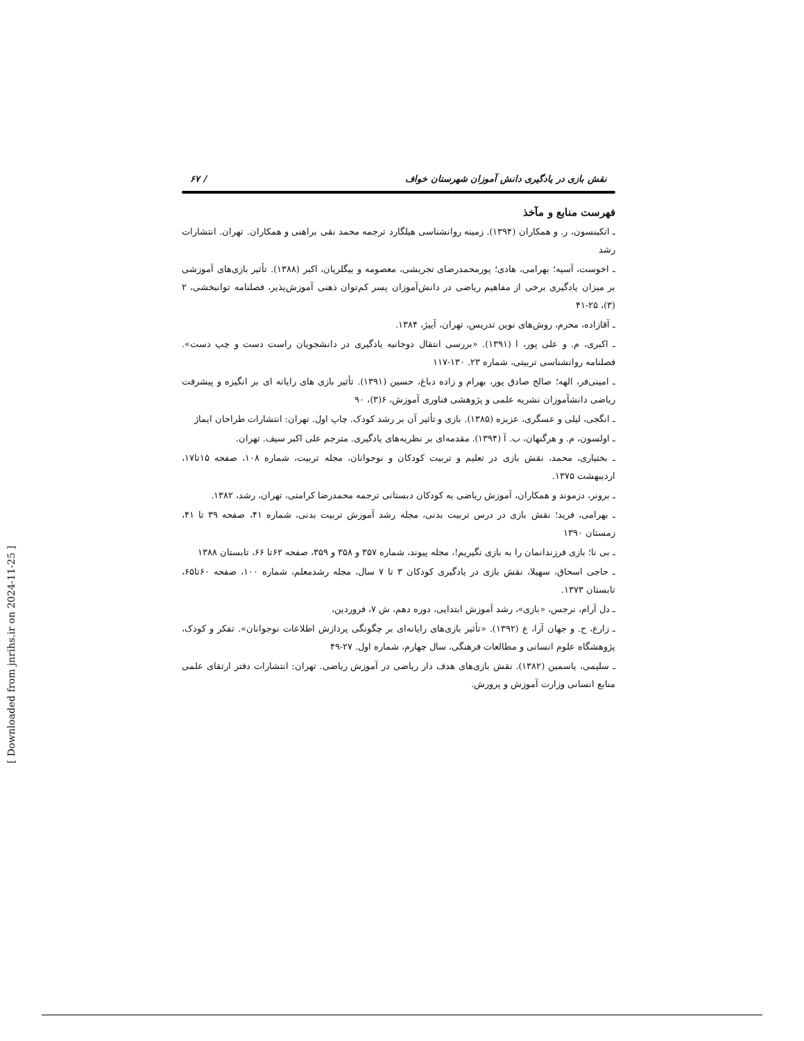نقش بازی در یادگیری دانش آموزان شهرستان خواف / ۶۷
فهرست منابع و مآخذ
ـ اتکینسون، ر. و همکاران (۱۳۹۴). زمینه روانشناسی هیلگارد ترجمه محمد نقی براهنی و همکاران. تهران. انتشارات رشد
ـ اخوست، آسیه؛ بهرامی، هادی؛ پورمحمدرضای تجریشی، معصومه و بیگلریان، اکبر (۱۳۸۸). تأثیر بازی‌های آموزشی بر میزان یادگیری برخی از مفاهیم ریاضی در دانش‌آموزان پسر کم‌توان ذهنی آموزش‌پذیر، فصلنامه توانبخشی، ۲ (۳)، ۲۵-۴۱
ـ آقازاده، محرم، روش‌های نوین تدریس، تهران، آییژ، ۱۳۸۴.
ـ اکبری، م. و علی پور، ا (۱۳۹۱). «بررسی انتقال دوجانبه یادگیری در دانشجویان راست دست و چپ دست». فصلنامه روانشناسی تربیتی، شماره ۲۳. ۱۳۰-۱۱۷
ـ امینی‌فر، الهه؛ صالح صادق پور، بهرام و زاده دباغ، حسین (۱۳۹۱). تأثیر بازی های رایانه ای بر انگیزه و پیشرفت ریاضی دانشآموزان نشریه علمی و پژوهشی فناوری آموزش، ۶(۳)، ۹۰
ـ انگجی، لیلی و عسگری، عزیزه (۱۳۸۵). بازی و تأثیر آن بر رشد کودک. چاپ اول. تهران: انتشارات طراحان ایماژ
ـ اولسون، م. و هرگنهان، ب. آ (۱۳۹۴). مقدمه‌ای بر نظریه‌های یادگیری. مترجم علی اکبر سیف. تهران.
ـ بختیاری، محمد، نقش بازی در تعلیم و تربیت کودکان و نوجوانان، مجله تربیت، شماره ۱۰۸، صفحه ۱۵تا۱۷، اردیبهشت ۱۳۷۵.
ـ برونر، دزموند و همکاران، آموزش ریاضی به کودکان دبستانی ترجمه محمدرضا کرامتی، تهران، رشد، ۱۳۸۲.
ـ بهرامی، فرید؛ نقش بازی در درس تربیت بدنی، مجله رشد آموزش تربیت بدنی، شماره ۴۱، صفحه ۳۹ تا ۴۱، زمستان ۱۳۹۰
ـ بی نا؛ بازی فرزندانمان را به بازی نگیریم!، مجله پیوند، شماره ۳۵۷ و ۳۵۸ و ۳۵۹، صفحه ۶۲تا ۶۶، تابستان ۱۳۸۸
ـ حاجی اسحاق، سهیلا، نقش بازی در یادگیری کودکان ۳ تا ۷ سال، مجله رشدمعلم، شماره ۱۰۰، صفحه ۶۰تا۶۵، تابستان ۱۳۷۳.
ـ دل آرام، نرجس، «بازی»، رشد آموزش ابتدایی، دوره دهم، ش ۷، فروردین،
ـ زارع، ح. و جهان آرا، ع (۱۳۹۲). «تأثیر بازی‌های رایانه‌ای بر چگونگی پردازش اطلاعات نوجوانان». تفکر و کودک، پژوهشگاه علوم انسانی و مطالعات فرهنگی، سال چهارم، شماره اول. ۲۷-۴۹
ـ سلیمی، یاسمین (۱۳۸۲). نقش بازی‌های هدف دار ریاضی در آموزش ریاضی. تهران: انتشارات دفتر ارتقای علمی منابع انسانی وزارت آموزش و پرورش.
[ Downloaded from jnrihs.ir on 2024-11-25 ]